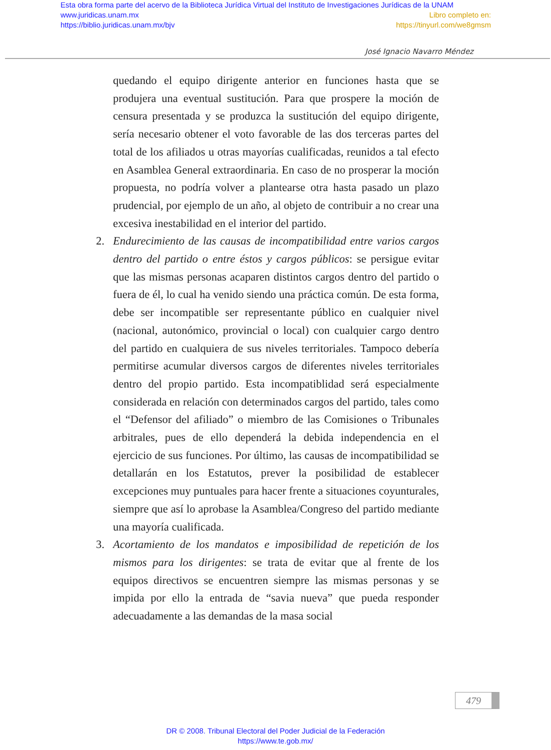Esta obra forma parte del acervo de la Biblioteca Jurídica Virtual del Instituto de Investigaciones Jurídicas de la UNAM
www.juridicas.unam.mx
https://biblio.juridicas.unam.mx/bjv
Libro completo en:
https://tinyurl.com/we8gmsm
José Ignacio Navarro Méndez
quedando el equipo dirigente anterior en funciones hasta que se produjera una eventual sustitución. Para que prospere la moción de censura presentada y se produzca la sustitución del equipo dirigente, sería necesario obtener el voto favorable de las dos terceras partes del total de los afiliados u otras mayorías cualificadas, reunidos a tal efecto en Asamblea General extraordinaria. En caso de no prosperar la moción propuesta, no podría volver a plantearse otra hasta pasado un plazo prudencial, por ejemplo de un año, al objeto de contribuir a no crear una excesiva inestabilidad en el interior del partido.
2. Endurecimiento de las causas de incompatibilidad entre varios cargos dentro del partido o entre éstos y cargos públicos: se persigue evitar que las mismas personas acaparen distintos cargos dentro del partido o fuera de él, lo cual ha venido siendo una práctica común. De esta forma, debe ser incompatible ser representante público en cualquier nivel (nacional, autonómico, provincial o local) con cualquier cargo dentro del partido en cualquiera de sus niveles territoriales. Tampoco debería permitirse acumular diversos cargos de diferentes niveles territoriales dentro del propio partido. Esta incompatiblidad será especialmente considerada en relación con determinados cargos del partido, tales como el “Defensor del afiliado” o miembro de las Comisiones o Tribunales arbitrales, pues de ello dependerá la debida independencia en el ejercicio de sus funciones. Por último, las causas de incompatibilidad se detallarán en los Estatutos, prever la posibilidad de establecer excepciones muy puntuales para hacer frente a situaciones coyunturales, siempre que así lo aprobase la Asamblea/Congreso del partido mediante una mayoría cualificada.
3. Acortamiento de los mandatos e imposibilidad de repetición de los mismos para los dirigentes: se trata de evitar que al frente de los equipos directivos se encuentren siempre las mismas personas y se impida por ello la entrada de “savia nueva” que pueda responder adecuadamente a las demandas de la masa social
479
DR © 2008. Tribunal Electoral del Poder Judicial de la Federación
https://www.te.gob.mx/